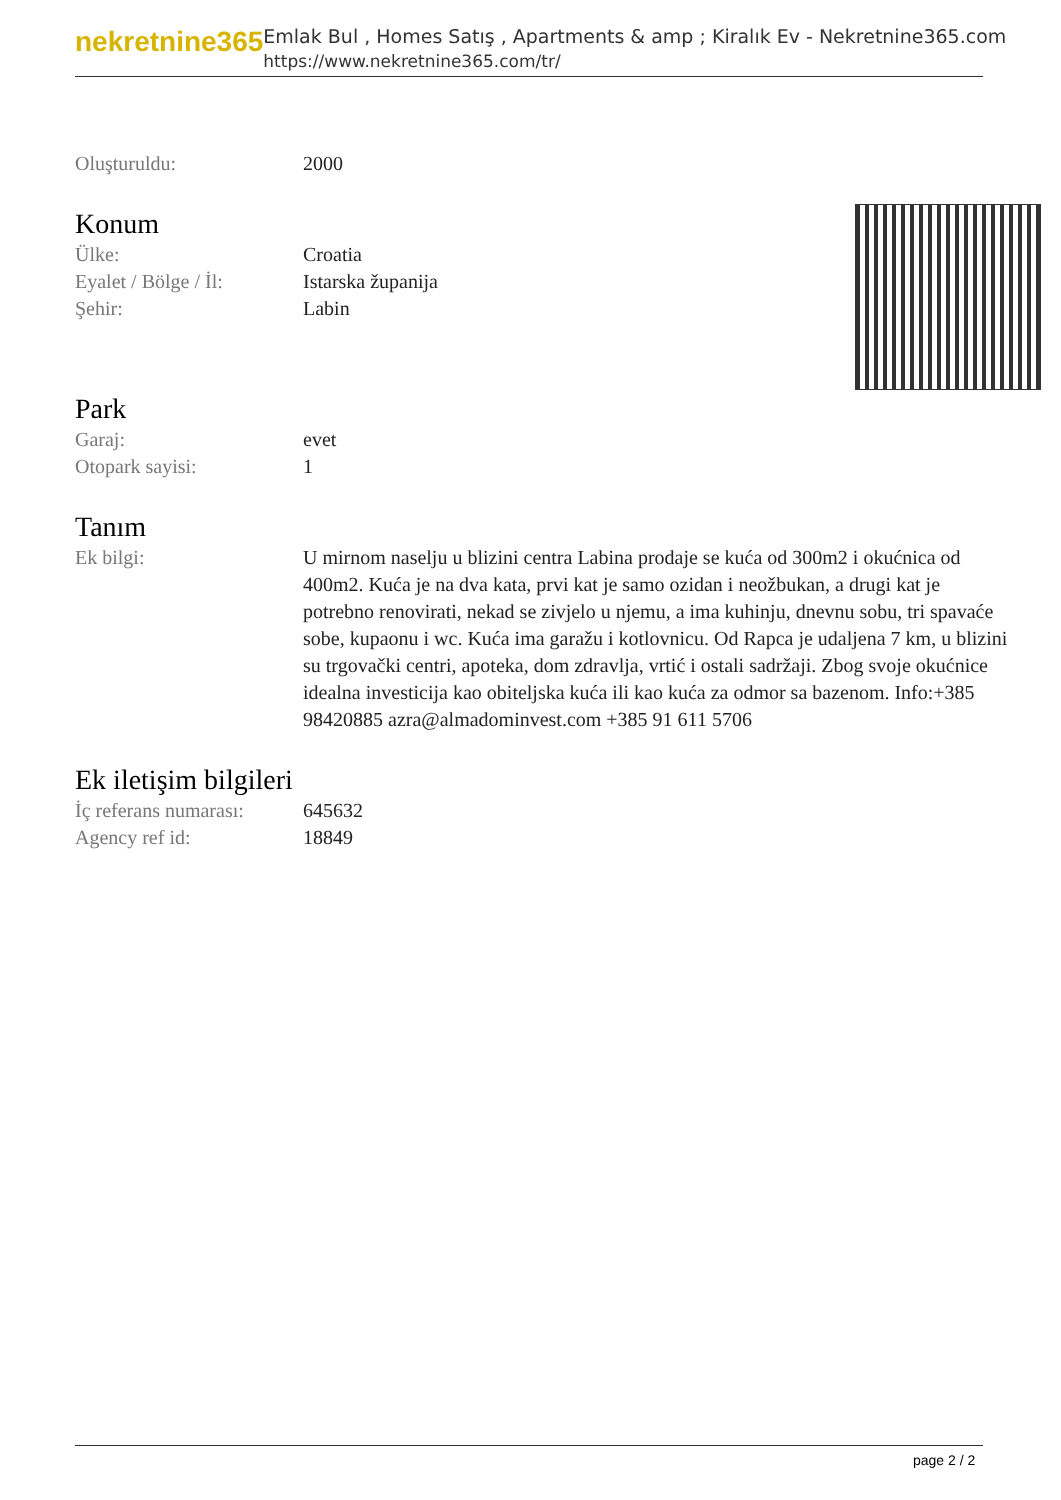nekretnine365
Emlak Bul , Homes Satış , Apartments & amp ; Kiralık Ev - Nekretnine365.com
https://www.nekretnine365.com/tr/
Oluşturuldu: 2000
Konum
Ülke: Croatia
Eyalet / Bölge / İl:
Istarska županija
Şehir: Labin
Park
Garaj: evet
Otopark sayisi: 1
Tanım
Ek bilgi: U mirnom naselju u blizini centra Labina prodaje se kuća od 300m2 i okućnica od 400m2. Kuća je na dva kata, prvi kat je samo ozidan i neožbukan, a drugi kat je potrebno renovirati, nekad se zivjelo u njemu, a ima kuhinju, dnevnu sobu, tri spavaće sobe, kupaonu i wc. Kuća ima garažu i kotlovnicu. Od Rapca je udaljena 7 km, u blizini su trgovački centri, apoteka, dom zdravlja, vrtić i ostali sadržaji. Zbog svoje okućnice idealna investicija kao obiteljska kuća ili kao kuća za odmor sa bazenom. Info:+385 98420885 azra@almadominvest.com +385 91 611 5706
Ek iletişim bilgileri
İç referans numarası:
645632
Agency ref id: 18849
page 2 / 2